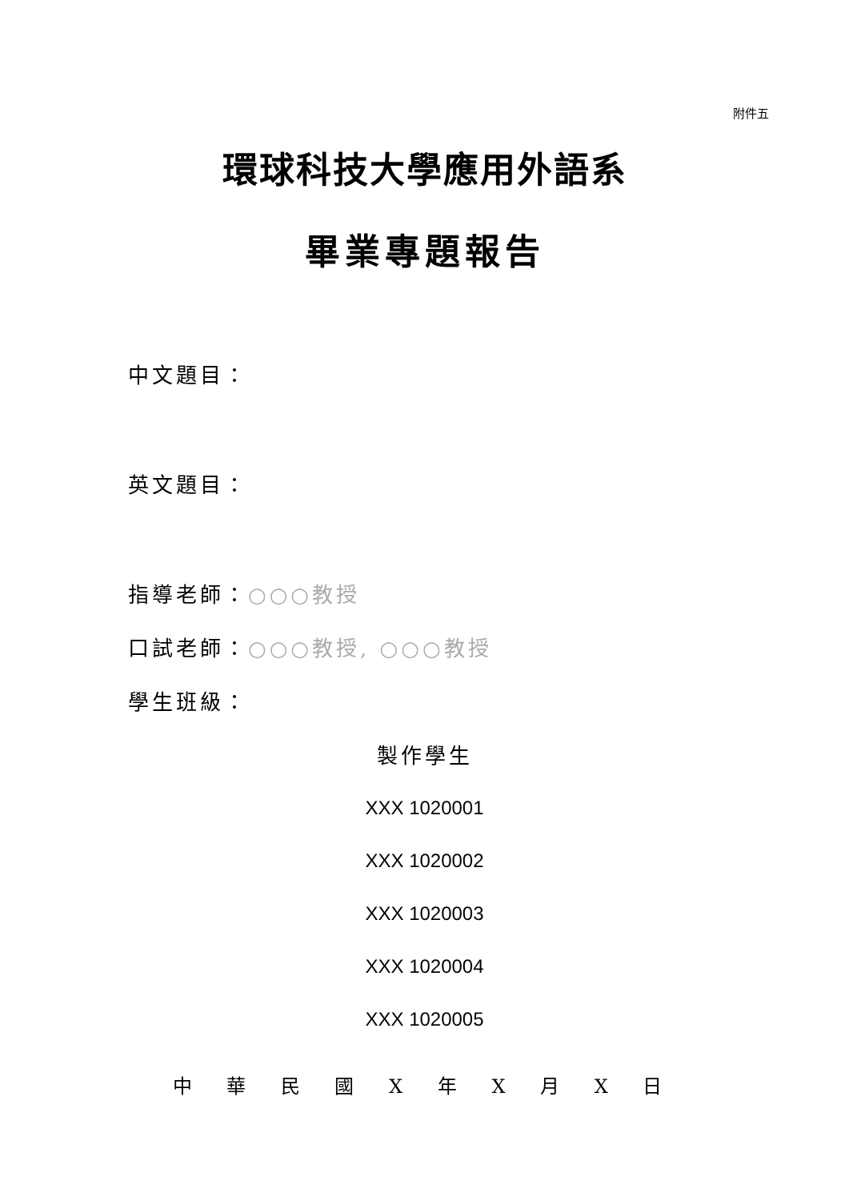附件五
環球科技大學應用外語系
畢業專題報告
中文題目：
英文題目：
指導老師：○○○教授
口試老師：○○○教授, ○○○教授
學生班級：
製作學生
XXX 1020001
XXX 1020002
XXX 1020003
XXX 1020004
XXX 1020005
中 華 民 國 X 年 X 月 X 日